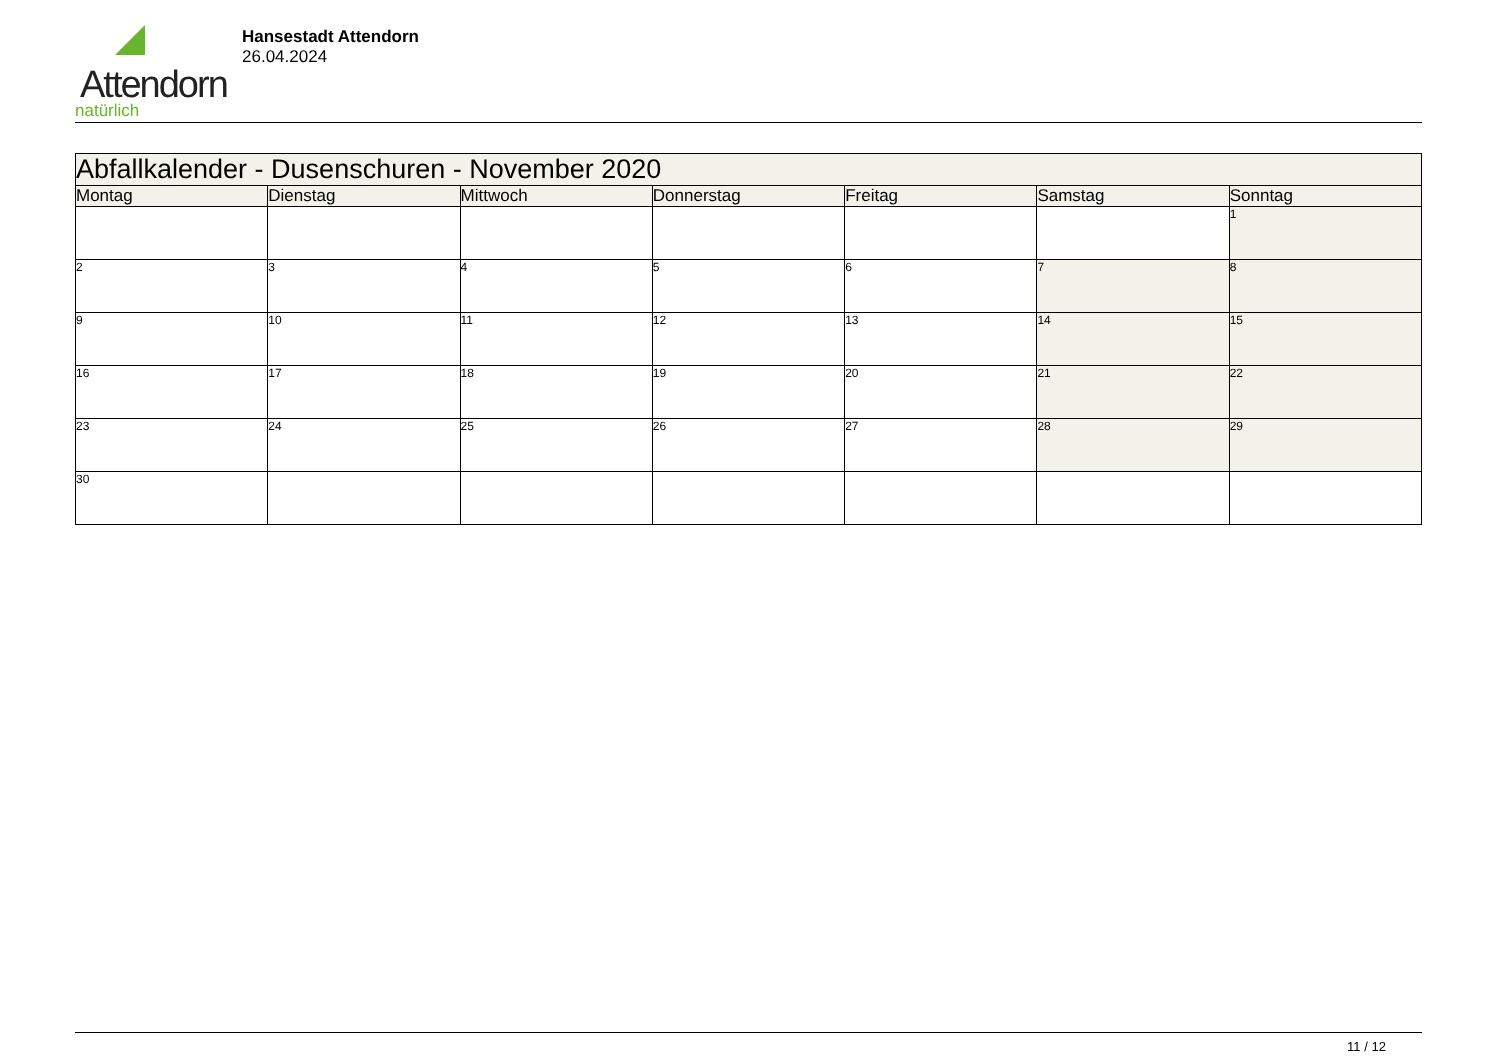Attendorn
natürlich
Hansestadt Attendorn
26.04.2024
| Abfallkalender - Dusenschuren - November 2020 | | | | | | |
| --- | --- | --- | --- | --- | --- | --- |
| Montag | Dienstag | Mittwoch | Donnerstag | Freitag | Samstag | Sonntag |
| | | | | | | 1 |
| 2 | 3 | 4 | 5 | 6 | 7 | 8 |
| 9 | 10 | 11 | 12 | 13 | 14 | 15 |
| 16 | 17 | 18 | 19 | 20 | 21 | 22 |
| 23 | 24 | 25 | 26 | 27 | 28 | 29 |
| 30 | | | | | | |
11 / 12